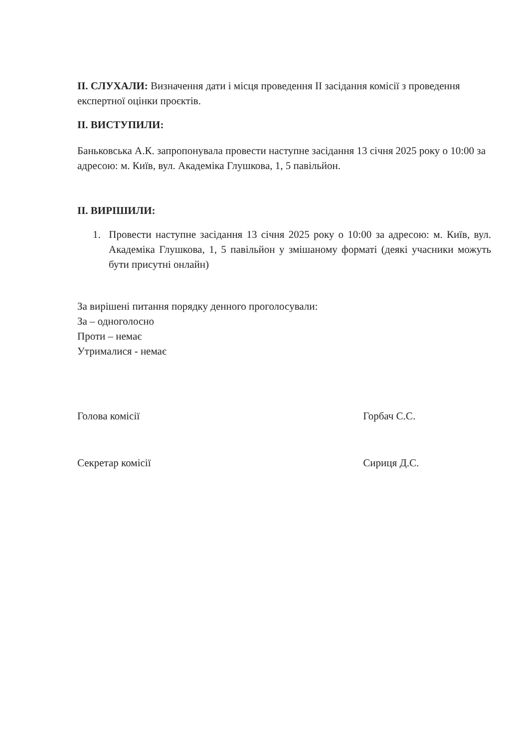II. СЛУХАЛИ: Визначення дати і місця проведення II засідання комісії з проведення експертної оцінки проєктів.
II. ВИСТУПИЛИ:
Баньковська А.К. запропонувала провести наступне засідання 13 січня 2025 року о 10:00 за адресою: м. Київ, вул. Академіка Глушкова, 1, 5 павільйон.
II. ВИРІШИЛИ:
1. Провести наступне засідання 13 січня 2025 року о 10:00 за адресою: м. Київ, вул. Академіка Глушкова, 1, 5 павільйон у змішаному форматі (деякі учасники можуть бути присутні онлайн)
За вирішені питання порядку денного проголосували:
За – одноголосно
Проти – немає
Утрималися - немає
Голова комісії Горбач С.С.
Секретар комісії Сириця Д.С.